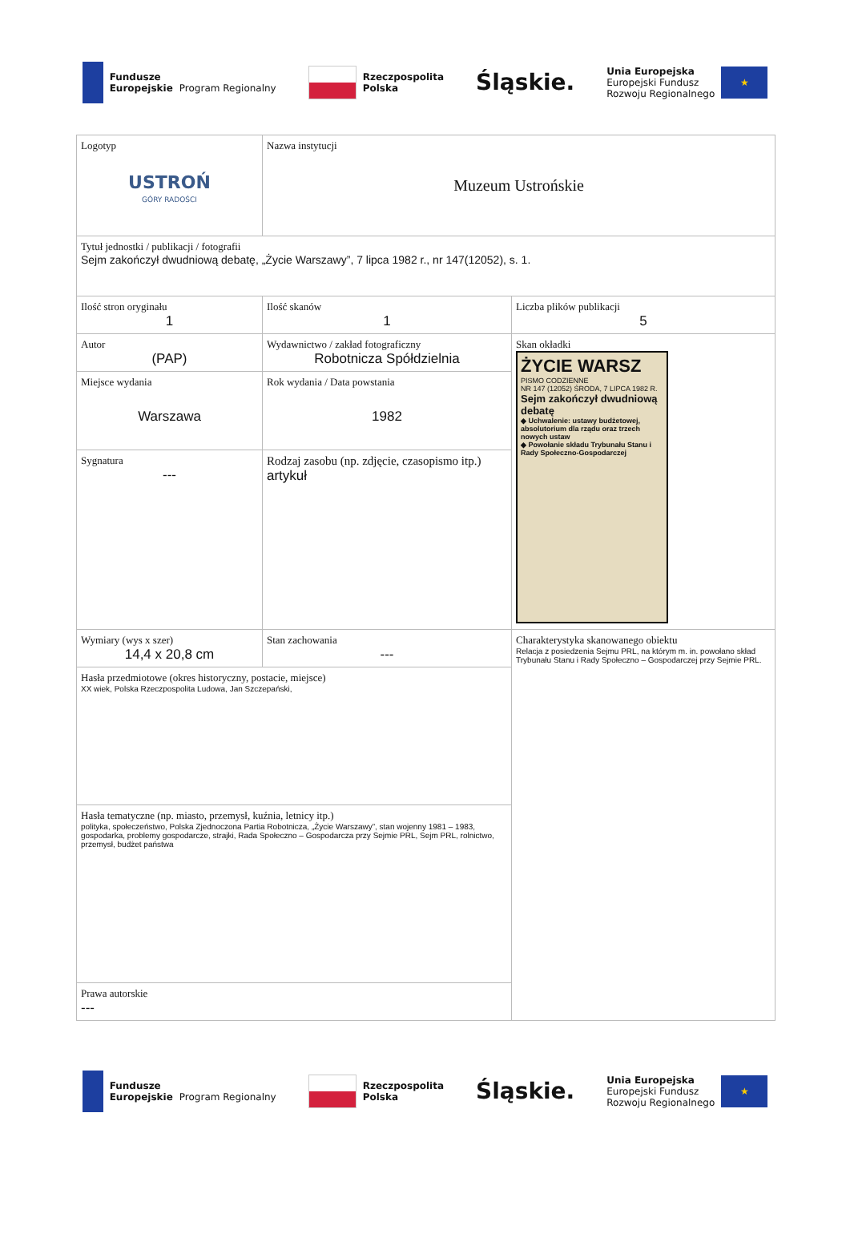Fundusze
Europejskie
Program Regionalny
Rzeczpospolita
Polska
Śląskie.
Unia Europejska
Europejski Fundusz
Rozwoju Regionalnego
★
| Logotyp USTROŃ GÓRY RADOŚCI | Nazwa instytucji Muzeum Ustrońskie | |
| Tytuł jednostki / publikacji / fotografii Sejm zakończył dwudniową debatę, „Życie Warszawy”, 7 lipca 1982 r., nr 147(12052), s. 1. | | |
| Ilość stron oryginału 1 | Ilość skanów 1 | Liczba plików publikacji 5 |
| Autor (PAP) | Wydawnictwo / zakład fotograficzny Robotnicza Spółdzielnia | Skan okładki ŻYCIE WARSZ PISMO CODZIENNE NR 147 (12052) ŚRODA, 7 LIPCA 1982 R. Sejm zakończył dwudniową debatę ◆ Uchwalenie: ustawy budżetowej, absolutorium dla rządu oraz trzech nowych ustaw ◆ Powołanie składu Trybunału Stanu i Rady Społeczno-Gospodarczej |
| Miejsce wydania Warszawa | Rok wydania / Data powstania 1982 | |
| Sygnatura --- | Rodzaj zasobu (np. zdjęcie, czasopismo itp.) artykuł | |
| Wymiary (wys x szer) 14,4 x 20,8 cm | Stan zachowania --- | Charakterystyka skanowanego obiektu Relacja z posiedzenia Sejmu PRL, na którym m. in. powołano skład Trybunału Stanu i Rady Społeczno – Gospodarczej przy Sejmie PRL. |
| Hasła przedmiotowe (okres historyczny, postacie, miejsce) XX wiek, Polska Rzeczpospolita Ludowa, Jan Szczepański, | | |
| Hasła tematyczne (np. miasto, przemysł, kuźnia, letnicy itp.) polityka, społeczeństwo, Polska Zjednoczona Partia Robotnicza, „Życie Warszawy”, stan wojenny 1981 – 1983, gospodarka, problemy gospodarcze, strajki, Rada Społeczno – Gospodarcza przy Sejmie PRL, Sejm PRL, rolnictwo, przemysł, budżet państwa | | |
| Prawa autorskie --- | | |
Fundusze
Europejskie
Program Regionalny
Rzeczpospolita
Polska
Śląskie.
Unia Europejska
Europejski Fundusz
Rozwoju Regionalnego
★